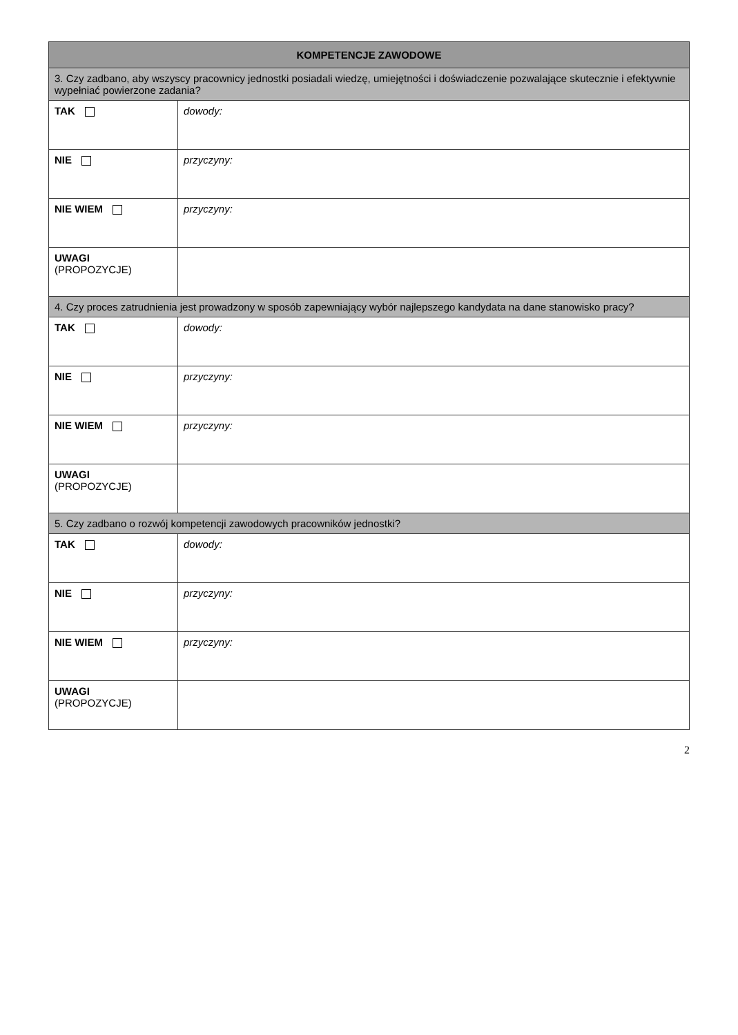| KOMPETENCJE ZAWODOWE | |
| --- | --- |
| 3. Czy zadbano, aby wszyscy pracownicy jednostki posiadali wiedzę, umiejętności i doświadczenie pozwalające skutecznie i efektywnie wypełniać powierzone zadania? | |
| TAK | dowody: |
| NIE | przyczyny: |
| NIE WIEM | przyczyny: |
| UWAGI (PROPOZYCJE) | |
| 4. Czy proces zatrudnienia jest prowadzony w sposób zapewniający wybór najlepszego kandydata na dane stanowisko pracy? | |
| TAK | dowody: |
| NIE | przyczyny: |
| NIE WIEM | przyczyny: |
| UWAGI (PROPOZYCJE) | |
| 5. Czy zadbano o rozwój kompetencji zawodowych pracowników jednostki? | |
| TAK | dowody: |
| NIE | przyczyny: |
| NIE WIEM | przyczyny: |
| UWAGI (PROPOZYCJE) | |
2